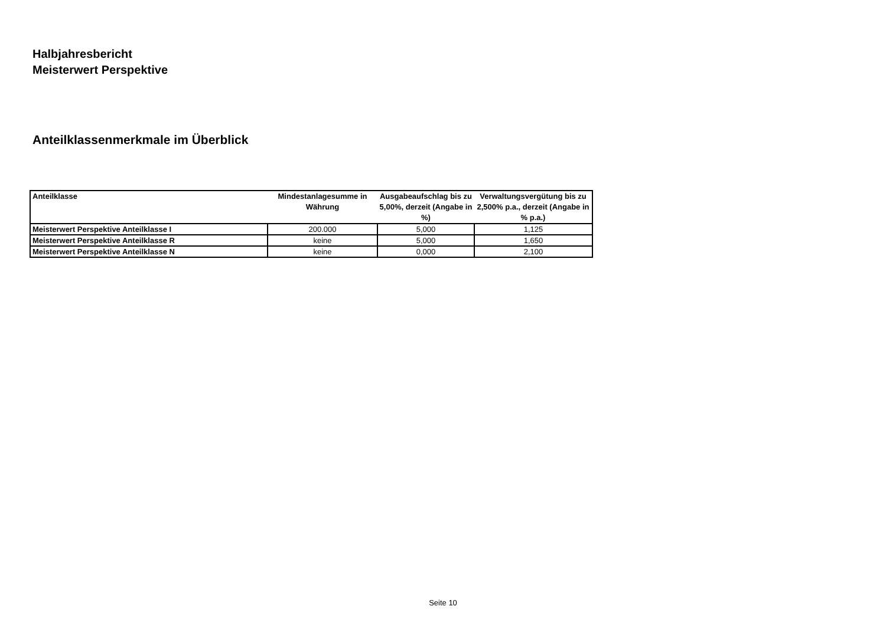Halbjahresbericht
Meisterwert Perspektive
Anteilklassenmerkmale im Überblick
| Anteilklasse | Mindestanlagesumme in Währung | Ausgabeaufschlag bis zu 5,00%, derzeit (Angabe in %) | Verwaltungsvergütung bis zu 2,500% p.a., derzeit (Angabe in % p.a.) |
| --- | --- | --- | --- |
| Meisterwert Perspektive Anteilklasse I | 200.000 | 5,000 | 1,125 |
| Meisterwert Perspektive Anteilklasse R | keine | 5,000 | 1,650 |
| Meisterwert Perspektive Anteilklasse N | keine | 0,000 | 2,100 |
Seite 10